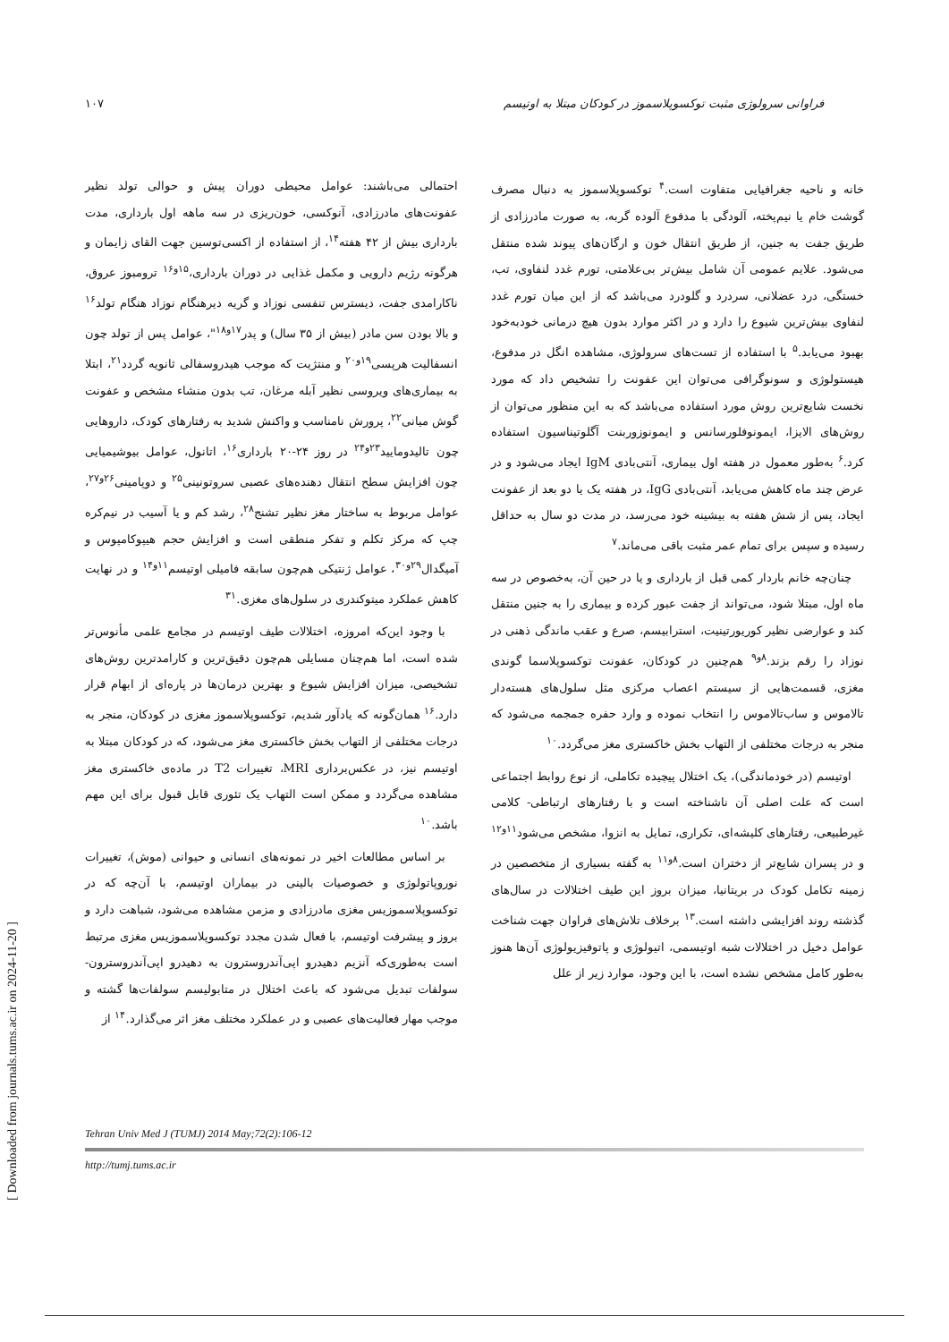فراوانی سرولوژی مثبت توکسوپلاسموز در کودکان مبتلا به اوتیسم ۱۰۷
خانه و ناحیه جغرافیایی متفاوت است.<sup>۴</sup> توکسوپلاسموز به دنبال مصرف گوشت خام یا نیم‌پخته، آلودگی با مدفوع آلوده گربه، به صورت مادرزادی از طریق جفت به جنین، از طریق انتقال خون و ارگان‌های پیوند شده منتقل می‌شود. علایم عمومی آن شامل بیش‌تر بی‌علامتی، تورم غدد لنفاوی، تب، خستگی، درد عضلانی، سردرد و گلودرد می‌باشد که از این میان تورم غدد لنفاوی بیش‌ترین شیوع را دارد و در اکثر موارد بدون هیچ درمانی خودبه‌خود بهبود می‌یابد.<sup>۵</sup> با استفاده از تست‌های سرولوژی، مشاهده انگل در مدفوع، هیستولوژی و سونوگرافی می‌توان این عفونت را تشخیص داد که مورد نخست شایع‌ترین روش مورد استفاده می‌باشد که به این منظور می‌توان از روش‌های الایزا، ایمونوفلورسانس و ایمونوزوربنت آگلوتیناسیون استفاده کرد.<sup>۶</sup> به‌طور معمول در هفته اول بیماری، آنتی‌بادی IgM ایجاد می‌شود و در عرض چند ماه کاهش می‌یابد، آنتی‌بادی IgG، در هفته یک یا دو بعد از عفونت ایجاد، پس از شش هفته به بیشینه خود می‌رسد، در مدت دو سال به حداقل رسیده و سپس برای تمام عمر مثبت باقی می‌ماند.<sup>۷</sup>
چنان‌چه خانم باردار کمی قبل از بارداری و یا در حین آن، به‌خصوص در سه ماه اول، مبتلا شود، می‌تواند از جفت عبور کرده و بیماری را به جنین منتقل کند و عوارضی نظیر کوریورتینیت، استرابیسم، صرع و عقب ماندگی ذهنی در نوزاد را رقم بزند.<sup>۸و۹</sup> هم‌چنین در کودکان، عفونت توکسوپلاسما گوندی مغزی، قسمت‌هایی از سیستم اعصاب مرکزی مثل سلول‌های هسته‌دار تالاموس و ساب‌تالاموس را انتخاب نموده و وارد حفره جمجمه می‌شود که منجر به درجات مختلفی از التهاب بخش خاکستری مغز می‌گردد.<sup>۱۰</sup>
اوتیسم (در خودماندگی)، یک اختلال پیچیده تکاملی، از نوع روابط اجتماعی است که علت اصلی آن ناشناخته است و با رفتارهای ارتباطی- کلامی غیرطبیعی، رفتارهای کلیشه‌ای، تکراری، تمایل به انزوا، مشخص می‌شود<sup>۱۱و۱۲</sup> و در پسران شایع‌تر از دختران است.<sup>۸و۱۱</sup> به گفته بسیاری از متخصصین در زمینه تکامل کودک در بریتانیا، میزان بروز این طیف اختلالات در سال‌های گذشته روند افزایشی داشته است.<sup>۱۳</sup> برخلاف تلاش‌های فراوان جهت شناخت عوامل دخیل در اختلالات شبه اوتیسمی، اتیولوژی و پاتوفیزیولوژی آن‌ها هنوز به‌طور کامل مشخص نشده است، با این وجود، موارد زیر از علل
احتمالی می‌باشند: عوامل محیطی دوران پیش و حوالی تولد نظیر عفونت‌های مادرزادی، آنوکسی، خون‌ریزی در سه ماهه اول بارداری، مدت بارداری بیش از ۴۲ هفته<sup>۱۴</sup>، از استفاده از اکسی‌توسین جهت القای زایمان و هرگونه رژیم دارویی و مکمل غذایی در دوران بارداری،<sup>۱۵و۱۶</sup> ترومبوز عروق، ناکارامدی جفت، دیسترس تنفسی نوزاد و گریه دیرهنگام نوزاد هنگام تولد<sup>۱۶</sup> و بالا بودن سن مادر (بیش از ۳۵ سال) و پدر<sup>۱۷و۱۸</sup>"، عوامل پس از تولد چون انسفالیت هرپسی<sup>۱۹و۲۰</sup> و منتژیت که موجب هیدروسفالی ثانویه گردد<sup>۲۱</sup>، ابتلا به بیماری‌های ویروسی نظیر آبله مرغان، تب بدون منشاء مشخص و عفونت گوش میانی<sup>۲۲</sup>، پرورش نامناسب و واکنش شدید به رفتارهای کودک، داروهایی چون تالیدومایید<sup>۲۳و۲۴</sup> در روز ۲۴-۲۰ بارداری<sup>۱۶</sup>، اتانول، عوامل بیوشیمیایی چون افزایش سطح انتقال دهنده‌های عصبی سروتونینی<sup>۲۵</sup> و دوپامینی<sup>۲۶و۲۷</sup>، عوامل مربوط به ساختار مغز نظیر تشنج<sup>۲۸</sup>، رشد کم و یا آسیب در نیم‌کره چپ که مرکز تکلم و تفکر منطقی است و افزایش حجم هیپوکامپوس و آمیگدال<sup>۲۹و۳۰</sup>، عوامل ژنتیکی هم‌چون سابقه فامیلی اوتیسم<sup>۱۱و۱۴</sup> و در نهایت کاهش عملکرد میتوکندری در سلول‌های مغزی.<sup>۳۱</sup>
با وجود این‌که امروزه، اختلالات طیف اوتیسم در مجامع علمی مأنوس‌تر شده است، اما هم‌چنان مسایلی هم‌چون دقیق‌ترین و کارامدترین روش‌های تشخیصی، میزان افزایش شیوع و بهترین درمان‌ها در پاره‌ای از ابهام قرار دارد.<sup>۱۶</sup> همان‌گونه که یادآور شدیم، توکسوپلاسموز مغزی در کودکان، منجر به درجات مختلفی از التهاب بخش خاکستری مغز می‌شود، که در کودکان مبتلا به اوتیسم نیز، در عکس‌برداری MRI، تغییرات T2 در ماده‌ی خاکستری مغز مشاهده می‌گردد و ممکن است التهاب یک تئوری قابل قبول برای این مهم باشد.<sup>۱۰</sup>
بر اساس مطالعات اخیر در نمونه‌های انسانی و حیوانی (موش)، تغییرات نوروپاتولوژی و خصوصیات بالینی در بیماران اوتیسم، با آن‌چه که در توکسوپلاسموزیس مغزی مادرزادی و مزمن مشاهده می‌شود، شباهت دارد و بروز و پیشرفت اوتیسم، با فعال شدن مجدد توکسوپلاسموزیس مغزی مرتبط است به‌طوری‌که آنزیم دهیدرو اپی‌آندروسترون به دهیدرو اپی‌آندروسترون- سولفات تبدیل می‌شود که باعث اختلال در متابولیسم سولفات‌ها گشته و موجب مهار فعالیت‌های عصبی و در عملکرد مختلف مغز اثر می‌گذارد.<sup>۱۴</sup> از
Tehran Univ Med J (TUMJ) 2014 May;72(2):106-12
http://tumj.tums.ac.ir
[ Downloaded from journals.tums.ac.ir on 2024-11-20 ]